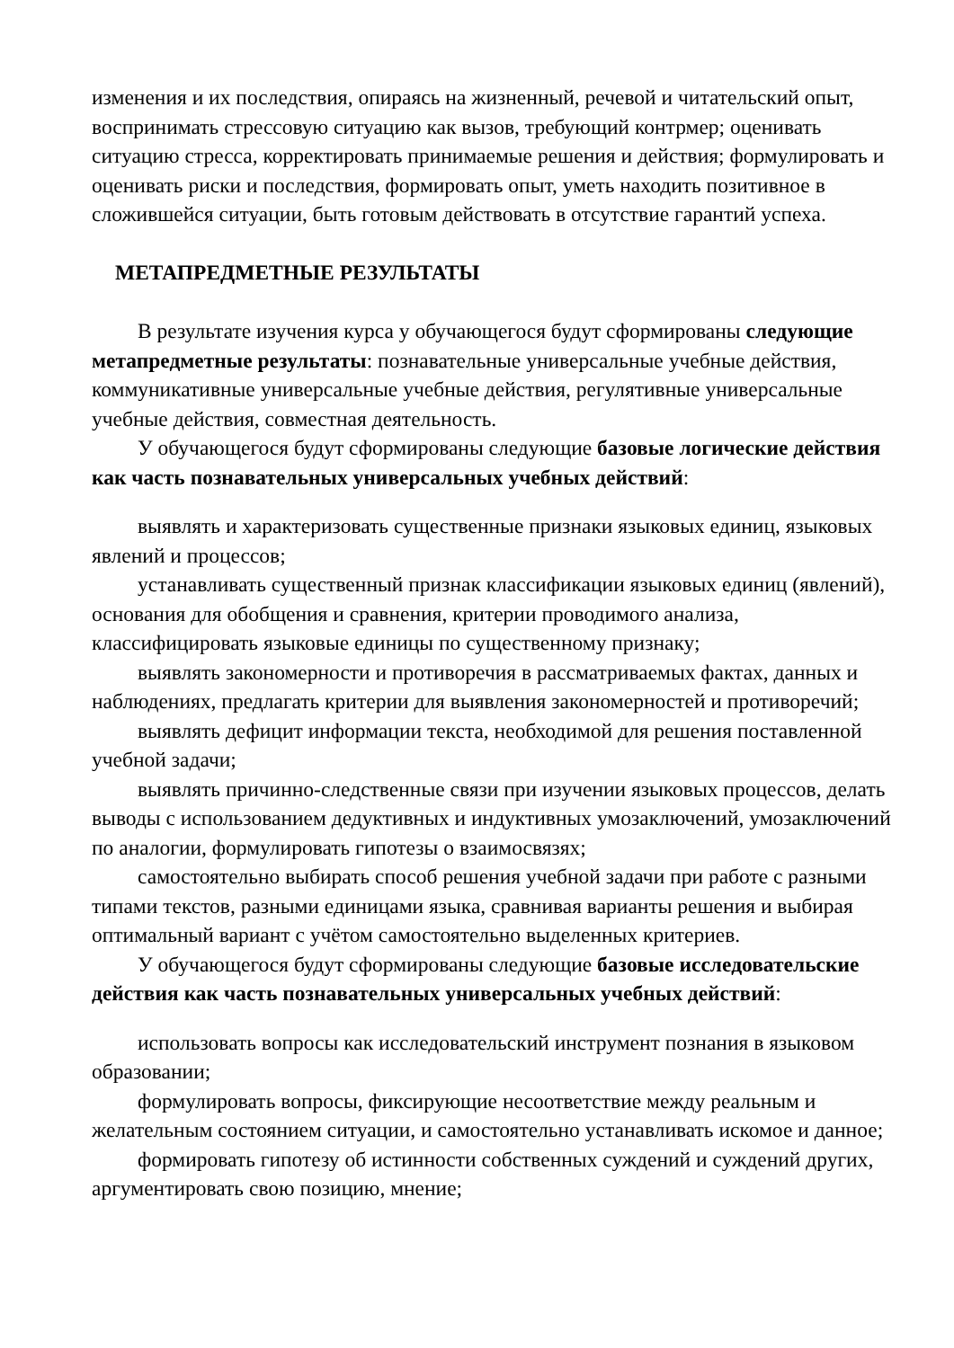изменения и их последствия, опираясь на жизненный, речевой и читательский опыт, воспринимать стрессовую ситуацию как вызов, требующий контрмер; оценивать ситуацию стресса, корректировать принимаемые решения и действия; формулировать и оценивать риски и последствия, формировать опыт, уметь находить позитивное в сложившейся ситуации, быть готовым действовать в отсутствие гарантий успеха.
МЕТАПРЕДМЕТНЫЕ РЕЗУЛЬТАТЫ
В результате изучения курса у обучающегося будут сформированы следующие метапредметные результаты: познавательные универсальные учебные действия, коммуникативные универсальные учебные действия, регулятивные универсальные учебные действия, совместная деятельность.
У обучающегося будут сформированы следующие базовые логические действия как часть познавательных универсальных учебных действий:
выявлять и характеризовать существенные признаки языковых единиц, языковых явлений и процессов;
устанавливать существенный признак классификации языковых единиц (явлений), основания для обобщения и сравнения, критерии проводимого анализа, классифицировать языковые единицы по существенному признаку;
выявлять закономерности и противоречия в рассматриваемых фактах, данных и наблюдениях, предлагать критерии для выявления закономерностей и противоречий;
выявлять дефицит информации текста, необходимой для решения поставленной учебной задачи;
выявлять причинно-следственные связи при изучении языковых процессов, делать выводы с использованием дедуктивных и индуктивных умозаключений, умозаключений по аналогии, формулировать гипотезы о взаимосвязях;
самостоятельно выбирать способ решения учебной задачи при работе с разными типами текстов, разными единицами языка, сравнивая варианты решения и выбирая оптимальный вариант с учётом самостоятельно выделенных критериев.
У обучающегося будут сформированы следующие базовые исследовательские действия как часть познавательных универсальных учебных действий:
использовать вопросы как исследовательский инструмент познания в языковом образовании;
формулировать вопросы, фиксирующие несоответствие между реальным и желательным состоянием ситуации, и самостоятельно устанавливать искомое и данное;
формировать гипотезу об истинности собственных суждений и суждений других, аргументировать свою позицию, мнение;